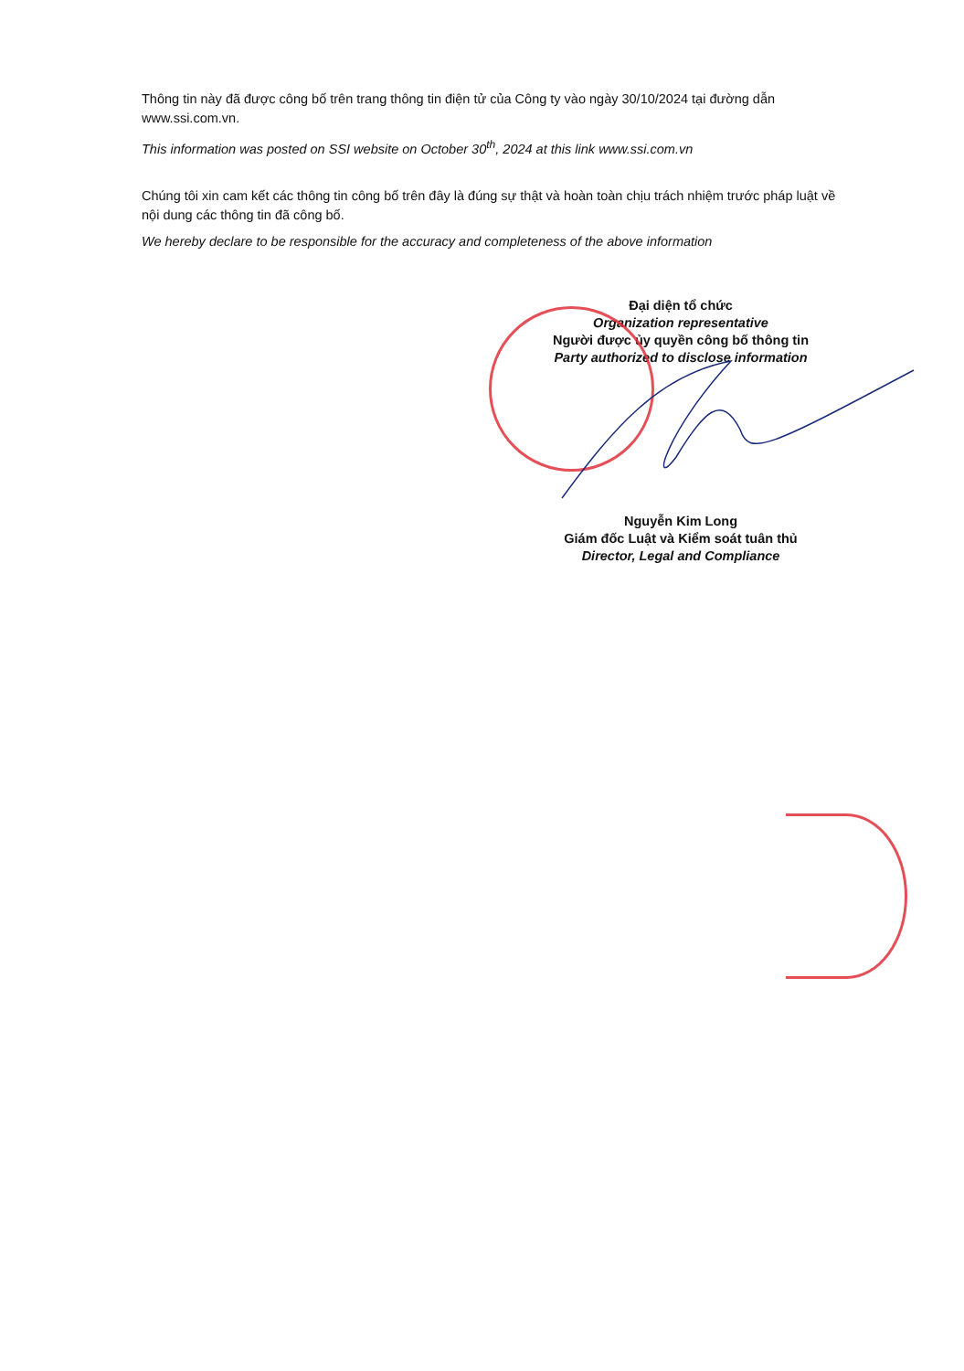Thông tin này đã được công bố trên trang thông tin điện tử của Công ty vào ngày 30/10/2024 tại đường dẫn www.ssi.com.vn.
This information was posted on SSI website on October 30<sup>th</sup>, 2024 at this link www.ssi.com.vn
Chúng tôi xin cam kết các thông tin công bố trên đây là đúng sự thật và hoàn toàn chịu trách nhiệm trước pháp luật về nội dung các thông tin đã công bố.
We hereby declare to be responsible for the accuracy and completeness of the above information
Đại diện tổ chức
Organization representative
Người được ủy quyền công bố thông tin
Party authorized to disclose information
Nguyễn Kim Long
Giám đốc Luật và Kiểm soát tuân thủ
Director, Legal and Compliance